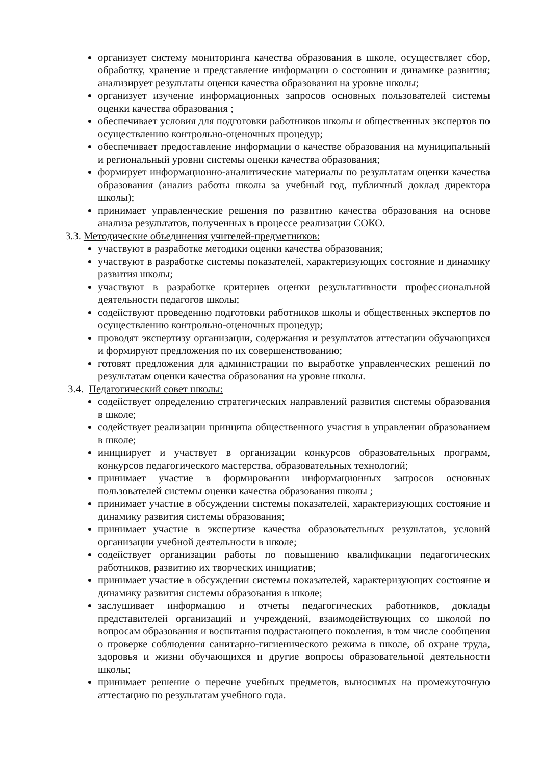организует систему мониторинга качества образования в школе, осуществляет сбор, обработку, хранение и представление информации о состоянии и динамике развития; анализирует результаты оценки качества образования на уровне школы;
организует изучение информационных запросов основных пользователей системы оценки качества образования ;
обеспечивает условия для подготовки работников школы и общественных экспертов по осуществлению контрольно-оценочных процедур;
обеспечивает предоставление информации о качестве образования на муниципальный и региональный уровни системы оценки качества образования;
формирует информационно-аналитические материалы по результатам оценки качества образования (анализ работы школы за учебный год, публичный доклад директора школы);
принимает управленческие решения по развитию качества образования на основе анализа результатов, полученных в процессе реализации СОКО.
3.3. Методические объединения учителей-предметников:
участвуют в разработке методики оценки качества образования;
участвуют в разработке системы показателей, характеризующих состояние и динамику развития школы;
участвуют в разработке критериев оценки результативности профессиональной деятельности педагогов школы;
содействуют проведению подготовки работников школы и общественных экспертов по осуществлению контрольно-оценочных процедур;
проводят экспертизу организации, содержания и результатов аттестации обучающихся и формируют предложения по их совершенствованию;
готовят предложения для администрации по выработке управленческих решений по результатам оценки качества образования на уровне школы.
3.4. Педагогический совет школы:
содействует определению стратегических направлений развития системы образования в школе;
содействует реализации принципа общественного участия в управлении образованием в школе;
инициирует и участвует в организации конкурсов образовательных программ, конкурсов педагогического мастерства, образовательных технологий;
принимает участие в формировании информационных запросов основных пользователей системы оценки качества образования школы ;
принимает участие в обсуждении системы показателей, характеризующих состояние и динамику развития системы образования;
принимает участие в экспертизе качества образовательных результатов, условий организации учебной деятельности в школе;
содействует организации работы по повышению квалификации педагогических работников, развитию их творческих инициатив;
принимает участие в обсуждении системы показателей, характеризующих состояние и динамику развития системы образования в школе;
заслушивает информацию и отчеты педагогических работников, доклады представителей организаций и учреждений, взаимодействующих со школой по вопросам образования и воспитания подрастающего поколения, в том числе сообщения о проверке соблюдения санитарно-гигиенического режима в школе, об охране труда, здоровья и жизни обучающихся и другие вопросы образовательной деятельности школы;
принимает решение о перечне учебных предметов, выносимых на промежуточную аттестацию по результатам учебного года.